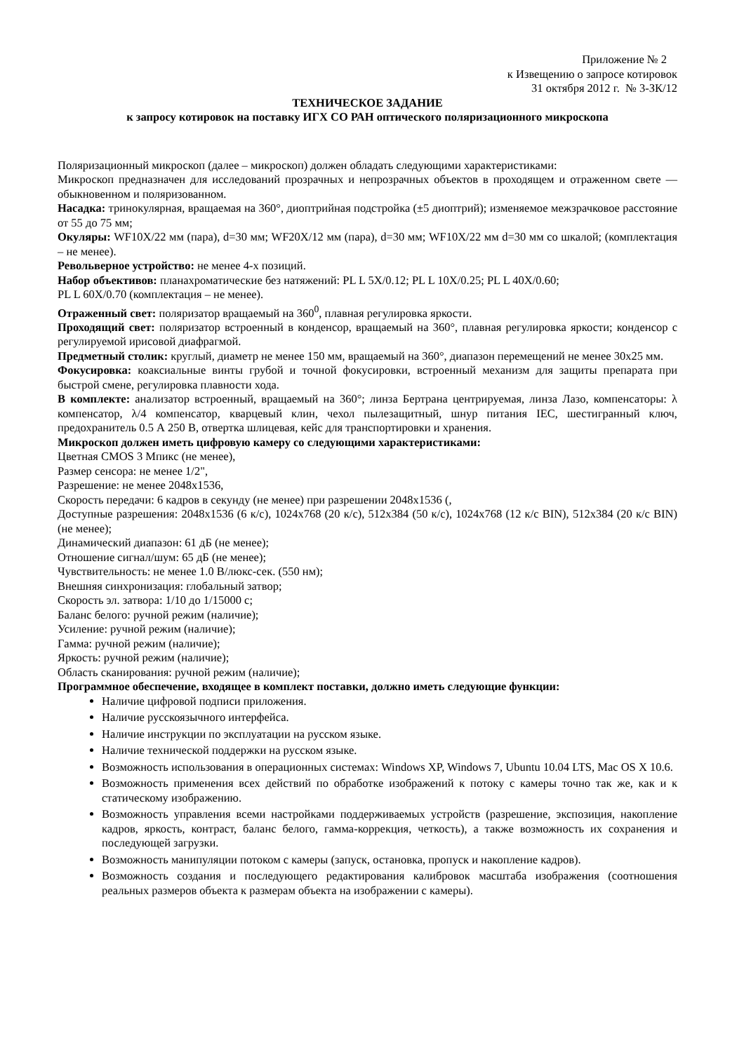Приложение № 2
к Извещению о запросе котировок
31 октября 2012 г. № 3-ЗК/12
ТЕХНИЧЕСКОЕ ЗАДАНИЕ
к запросу котировок на поставку ИГХ СО РАН оптического поляризационного микроскопа
Поляризационный микроскоп (далее – микроскоп) должен обладать следующими характеристиками:
Микроскоп предназначен для исследований прозрачных и непрозрачных объектов в проходящем и отраженном свете — обыкновенном и поляризованном.
Насадка: тринокулярная, вращаемая на 360°, диоптрийная подстройка (±5 диоптрий); изменяемое межзрачковое расстояние от 55 до 75 мм;
Окуляры: WF10X/22 мм (пара), d=30 мм; WF20X/12 мм (пара), d=30 мм; WF10X/22 мм d=30 мм со шкалой; (комплектация – не менее).
Револьверное устройство: не менее 4-х позиций.
Набор объективов: планахроматические без натяжений: PL L 5X/0.12; PL L 10X/0.25; PL L 40X/0.60;
PL L 60X/0.70 (комплектация – не менее).
Отраженный свет: поляризатор вращаемый на 360<sup>0</sup>, плавная регулировка яркости.
Проходящий свет: поляризатор встроенный в конденсор, вращаемый на 360°, плавная регулировка яркости; конденсор с регулируемой ирисовой диафрагмой.
Предметный столик: круглый, диаметр не менее 150 мм, вращаемый на 360°, диапазон перемещений не менее 30х25 мм.
Фокусировка: коаксиальные винты грубой и точной фокусировки, встроенный механизм для защиты препарата при быстрой смене, регулировка плавности хода.
В комплекте: анализатор встроенный, вращаемый на 360°; линза Бертрана центрируемая, линза Лазо, компенсаторы: λ компенсатор, λ/4 компенсатор, кварцевый клин, чехол пылезащитный, шнур питания IEC, шестигранный ключ, предохранитель 0.5 А 250 В, отвертка шлицевая, кейс для транспортировки и хранения.
Микроскоп должен иметь цифровую камеру со следующими характеристиками:
Цветная CMOS 3 Мпикс (не менее),
Размер сенсора: не менее 1/2",
Разрешение: не менее 2048х1536,
Скорость передачи: 6 кадров в секунду (не менее) при разрешении 2048х1536 (,
Доступные разрешения: 2048x1536 (6 к/с), 1024x768 (20 к/с), 512x384 (50 к/с), 1024x768 (12 к/с BIN), 512x384 (20 к/с BIN) (не менее);
Динамический диапазон: 61 дБ (не менее);
Отношение сигнал/шум: 65 дБ (не менее);
Чувствительность: не менее 1.0 В/люкс-сек. (550 нм);
Внешняя синхронизация: глобальный затвор;
Скорость эл. затвора: 1/10 до 1/15000 с;
Баланс белого: ручной режим (наличие);
Усиление: ручной режим (наличие);
Гамма: ручной режим (наличие);
Яркость: ручной режим (наличие);
Область сканирования: ручной режим (наличие);
Программное обеспечение, входящее в комплект поставки, должно иметь следующие функции:
Наличие цифровой подписи приложения.
Наличие русскоязычного интерфейса.
Наличие инструкции по эксплуатации на русском языке.
Наличие технической поддержки на русском языке.
Возможность использования в операционных системах: Windows XP, Windows 7, Ubuntu 10.04 LTS, Mac OS X 10.6.
Возможность применения всех действий по обработке изображений к потоку с камеры точно так же, как и к статическому изображению.
Возможность управления всеми настройками поддерживаемых устройств (разрешение, экспозиция, накопление кадров, яркость, контраст, баланс белого, гамма-коррекция, четкость), а также возможность их сохранения и последующей загрузки.
Возможность манипуляции потоком с камеры (запуск, остановка, пропуск и накопление кадров).
Возможность создания и последующего редактирования калибровок масштаба изображения (соотношения реальных размеров объекта к размерам объекта на изображении с камеры).